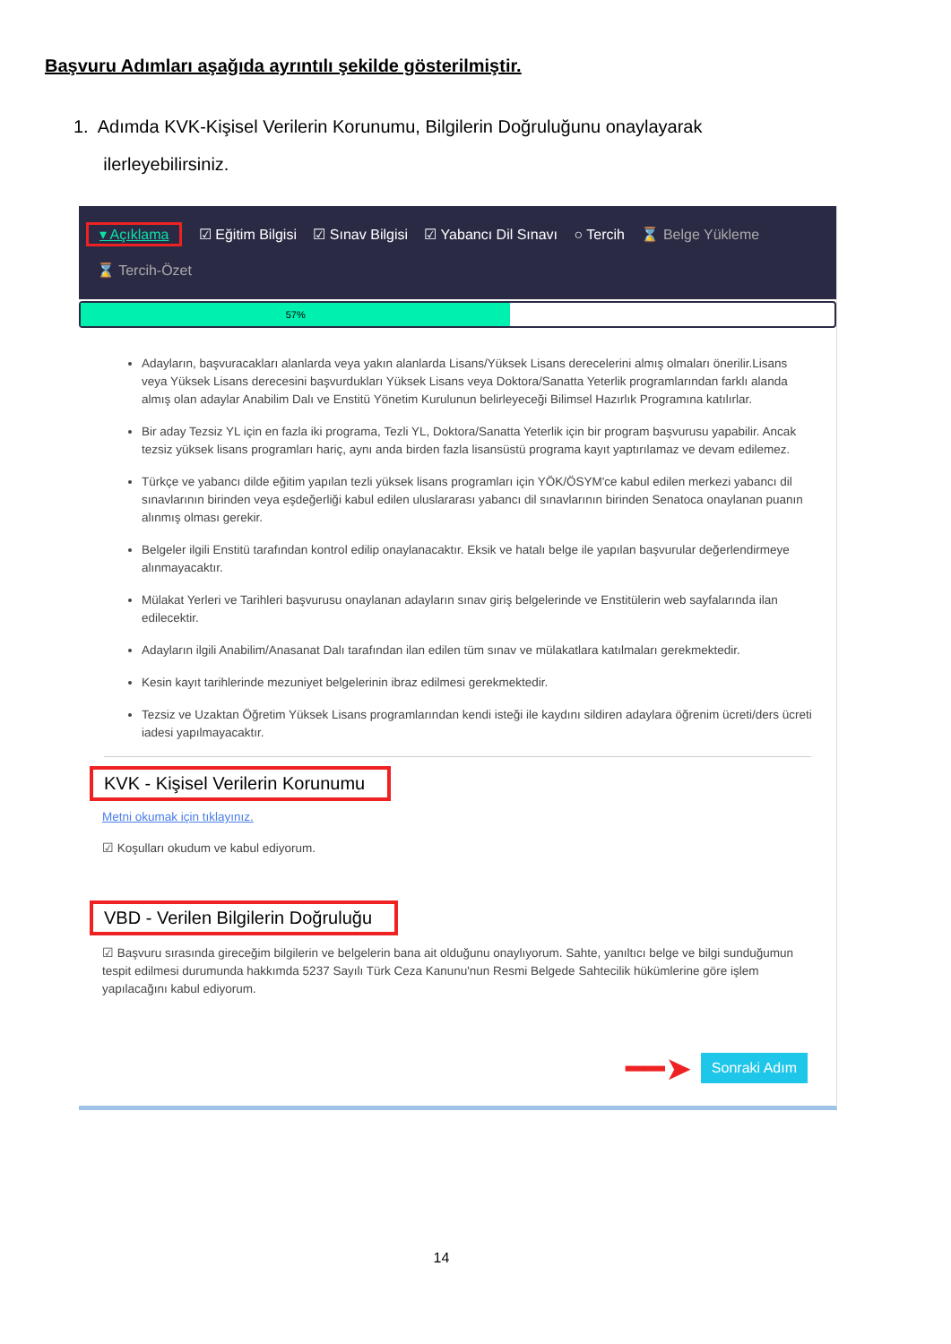Başvuru Adımları aşağıda ayrıntılı şekilde gösterilmiştir.
1. Adımda KVK-Kişisel Verilerin Korunumu, Bilgilerin Doğruluğunu onaylayarak
ilerleyebilirsiniz.
▾ Açıklama ☑ Eğitim Bilgisi ☑ Sınav Bilgisi ☑ Yabancı Dil Sınavı ○ Tercih ⌛ Belge Yükleme
⌛ Tercih-Özet
57%
Adayların, başvuracakları alanlarda veya yakın alanlarda Lisans/Yüksek Lisans derecelerini almış olmaları önerilir.Lisans veya Yüksek Lisans derecesini başvurdukları Yüksek Lisans veya Doktora/Sanatta Yeterlik programlarından farklı alanda almış olan adaylar Anabilim Dalı ve Enstitü Yönetim Kurulunun belirleyeceği Bilimsel Hazırlık Programına katılırlar.
Bir aday Tezsiz YL için en fazla iki programa, Tezli YL, Doktora/Sanatta Yeterlik için bir program başvurusu yapabilir. Ancak tezsiz yüksek lisans programları hariç, aynı anda birden fazla lisansüstü programa kayıt yaptırılamaz ve devam edilemez.
Türkçe ve yabancı dilde eğitim yapılan tezli yüksek lisans programları için YÖK/ÖSYM'ce kabul edilen merkezi yabancı dil sınavlarının birinden veya eşdeğerliği kabul edilen uluslararası yabancı dil sınavlarının birinden Senatoca onaylanan puanın alınmış olması gerekir.
Belgeler ilgili Enstitü tarafından kontrol edilip onaylanacaktır. Eksik ve hatalı belge ile yapılan başvurular değerlendirmeye alınmayacaktır.
Mülakat Yerleri ve Tarihleri başvurusu onaylanan adayların sınav giriş belgelerinde ve Enstitülerin web sayfalarında ilan edilecektir.
Adayların ilgili Anabilim/Anasanat Dalı tarafından ilan edilen tüm sınav ve mülakatlara katılmaları gerekmektedir.
Kesin kayıt tarihlerinde mezuniyet belgelerinin ibraz edilmesi gerekmektedir.
Tezsiz ve Uzaktan Öğretim Yüksek Lisans programlarından kendi isteği ile kaydını sildiren adaylara öğrenim ücreti/ders ücreti iadesi yapılmayacaktır.
KVK - Kişisel Verilerin Korunumu
Metni okumak için tıklayınız.
☑ Koşulları okudum ve kabul ediyorum.
VBD - Verilen Bilgilerin Doğruluğu
☑ Başvuru sırasında gireceğim bilgilerin ve belgelerin bana ait olduğunu onaylıyorum. Sahte, yanıltıcı belge ve bilgi sunduğumun tespit edilmesi durumunda hakkımda 5237 Sayılı Türk Ceza Kanunu'nun Resmi Belgede Sahtecilik hükümlerine göre işlem yapılacağını kabul ediyorum.
━━➤ Sonraki Adım
14